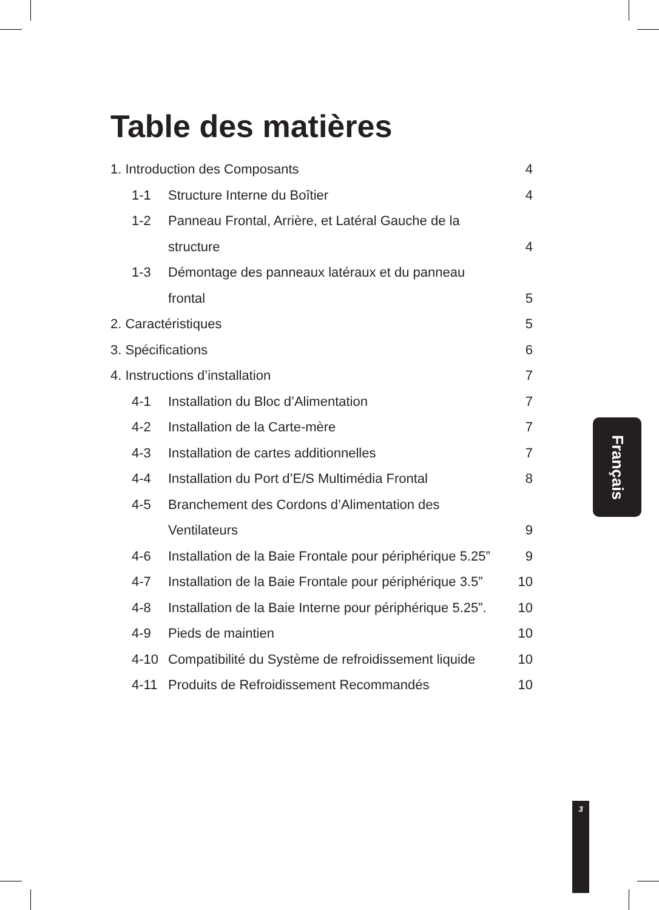Table des matières
1. Introduction des Composants 4
1-1 Structure Interne du Boîtier 4
1-2 Panneau Frontal, Arrière, et Latéral Gauche de la
structure 4
1-3 Démontage des panneaux latéraux et du panneau
frontal 5
2. Caractéristiques 5
3. Spécifications 6
4. Instructions d’installation 7
4-1 Installation du Bloc d’Alimentation 7
4-2 Installation de la Carte-mère 7
4-3 Installation de cartes additionnelles 7
4-4 Installation du Port d’E/S Multimédia Frontal 8
4-5 Branchement des Cordons d’Alimentation des
Ventilateurs 9
4-6 Installation de la Baie Frontale pour périphérique 5.25” 9
4-7 Installation de la Baie Frontale pour périphérique 3.5” 10
4-8 Installation de la Baie Interne pour périphérique 5.25”. 10
4-9 Pieds de maintien 10
4-10 Compatibilité du Système de refroidissement liquide 10
4-11 Produits de Refroidissement Recommandés 10
Français
3